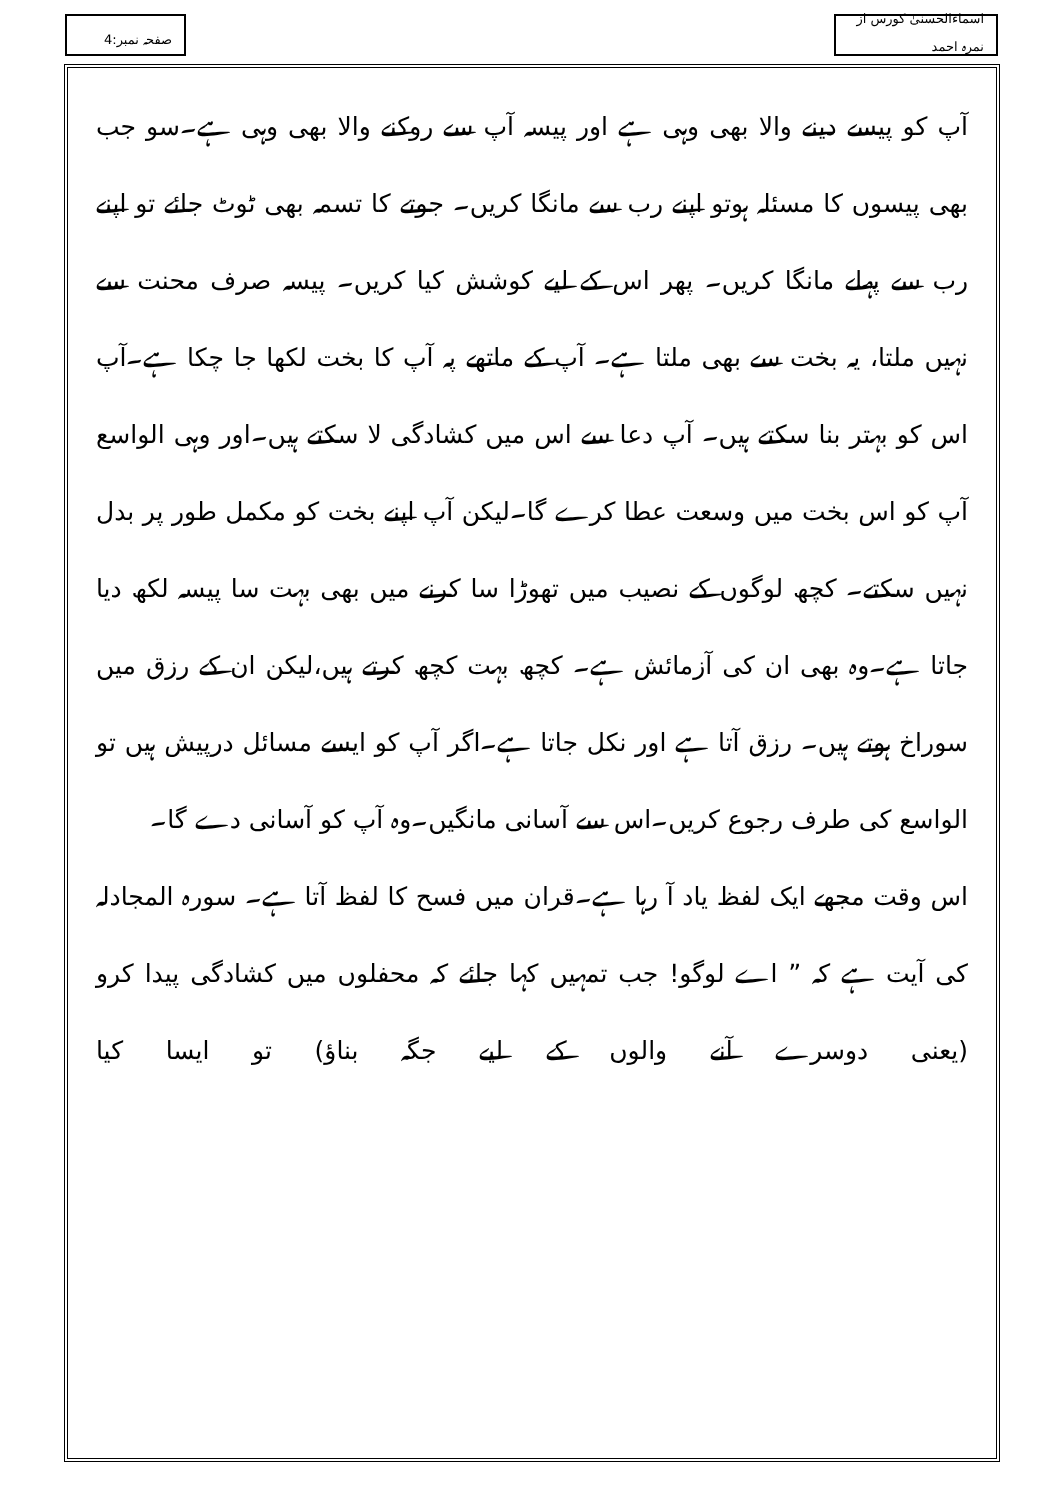اسماءالحسنیٰ کورس از نمرہ احمد
صفحہ نمبر:4
آپ کو پیسے دینے والا بھی وہی ہے اور پیسہ آپ سے روکنے والا بھی وہی ہے۔سو جب بھی پیسوں کا مسئلہ ہوتو اپنے رب سے مانگا کریں۔ جوتے کا تسمہ بھی ٹوٹ جائے تو اپنے رب سے پہلے مانگا کریں۔ پھر اس کے لیے کوشش کیا کریں۔ پیسہ صرف محنت سے نہیں ملتا، یہ بخت سے بھی ملتا ہے۔ آپ کے ماتھے پہ آپ کا بخت لکھا جا چکا ہے۔آپ اس کو بہتر بنا سکتے ہیں۔ آپ دعا سے اس میں کشادگی لا سکتے ہیں۔اور وہی الواسع آپ کو اس بخت میں وسعت عطا کرے گا۔لیکن آپ اپنے بخت کو مکمل طور پر بدل نہیں سکتے۔ کچھ لوگوں کے نصیب میں تھوڑا سا کرنے میں بھی بہت سا پیسہ لکھ دیا جاتا ہے۔وہ بھی ان کی آزمائش ہے۔ کچھ بہت کچھ کرتے ہیں،لیکن ان کے رزق میں سوراخ ہوتے ہیں۔ رزق آتا ہے اور نکل جاتا ہے۔اگر آپ کو ایسے مسائل درپیش ہیں تو الواسع کی طرف رجوع کریں۔اس سے آسانی مانگیں۔وہ آپ کو آسانی دے گا۔
اس وقت مجھے ایک لفظ یاد آ رہا ہے۔قران میں فسح کا لفظ آتا ہے۔ سورہ المجادلہ کی آیت ہے کہ ” اے لوگو! جب تمہیں کہا جائے کہ محفلوں میں کشادگی پیدا کرو (یعنی دوسرے آنے والوں کے لیے جگہ بناؤ) تو ایسا کیا